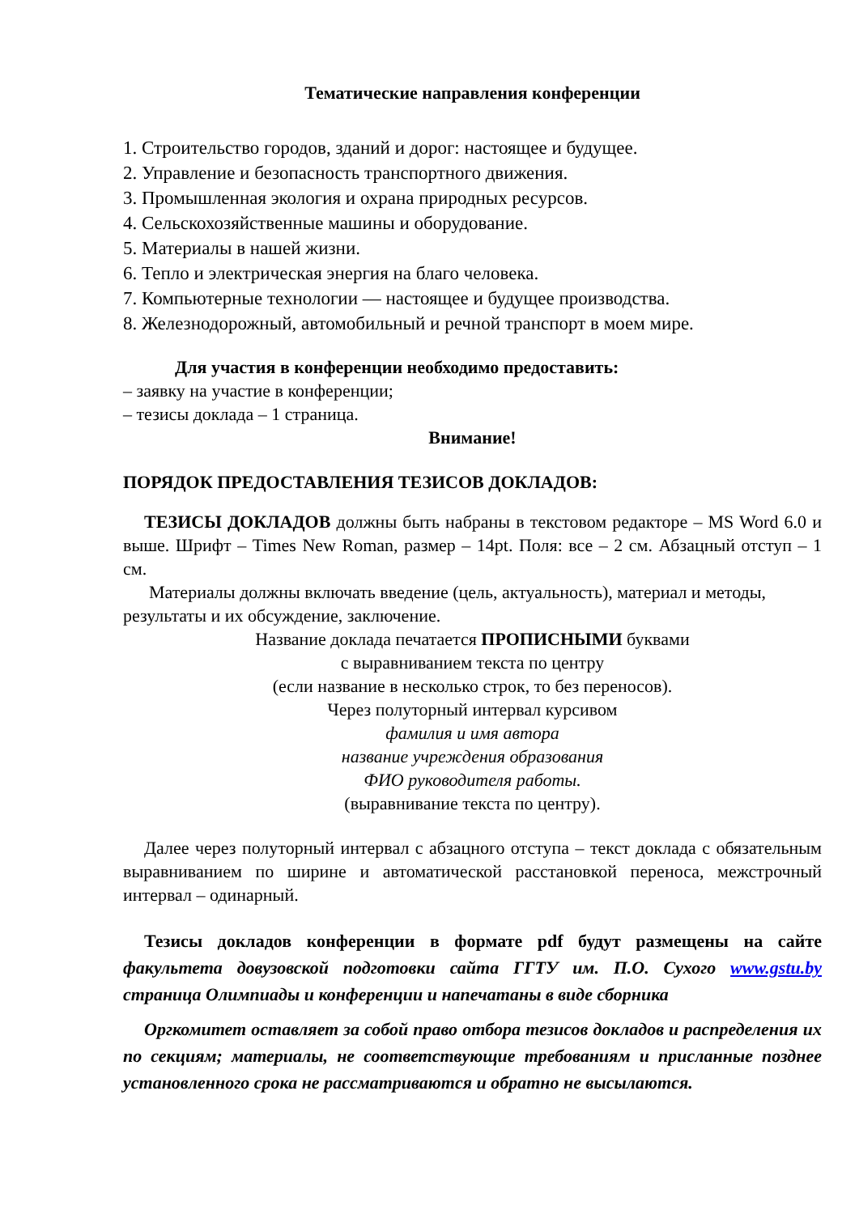Тематические направления конференции
1. Строительство городов, зданий и дорог: настоящее и будущее.
2. Управление и безопасность транспортного движения.
3. Промышленная экология и охрана природных ресурсов.
4. Сельскохозяйственные машины и оборудование.
5. Материалы в нашей жизни.
6. Тепло и электрическая энергия на благо человека.
7. Компьютерные технологии — настоящее и будущее производства.
8. Железнодорожный, автомобильный и речной транспорт в моем мире.
Для участия в конференции необходимо предоставить:
– заявку на участие в конференции;
– тезисы доклада – 1 страница.
Внимание!
ПОРЯДОК ПРЕДОСТАВЛЕНИЯ ТЕЗИСОВ ДОКЛАДОВ:
ТЕЗИСЫ ДОКЛАДОВ должны быть набраны в текстовом редакторе – MS Word 6.0 и выше. Шрифт – Times New Roman, размер – 14pt. Поля: все – 2 см. Абзацный отступ – 1 см.
Материалы должны включать введение (цель, актуальность), материал и методы, результаты и их обсуждение, заключение.
Название доклада печатается ПРОПИСНЫМИ буквами
с выравниванием текста по центру
(если название в несколько строк, то без переносов).
Через полуторный интервал курсивом
фамилия и имя автора
название учреждения образования
ФИО руководителя работы.
(выравнивание текста по центру).
Далее через полуторный интервал с абзацного отступа – текст доклада с обязательным выравниванием по ширине и автоматической расстановкой переноса, межстрочный интервал – одинарный.
Тезисы докладов конференции в формате pdf будут размещены на сайте факультета довузовской подготовки сайта ГГТУ им. П.О. Сухого www.gstu.by страница Олимпиады и конференции и напечатаны в виде сборника
Оргкомитет оставляет за собой право отбора тезисов докладов и распределения их по секциям; материалы, не соответствующие требованиям и присланные позднее установленного срока не рассматриваются и обратно не высылаются.